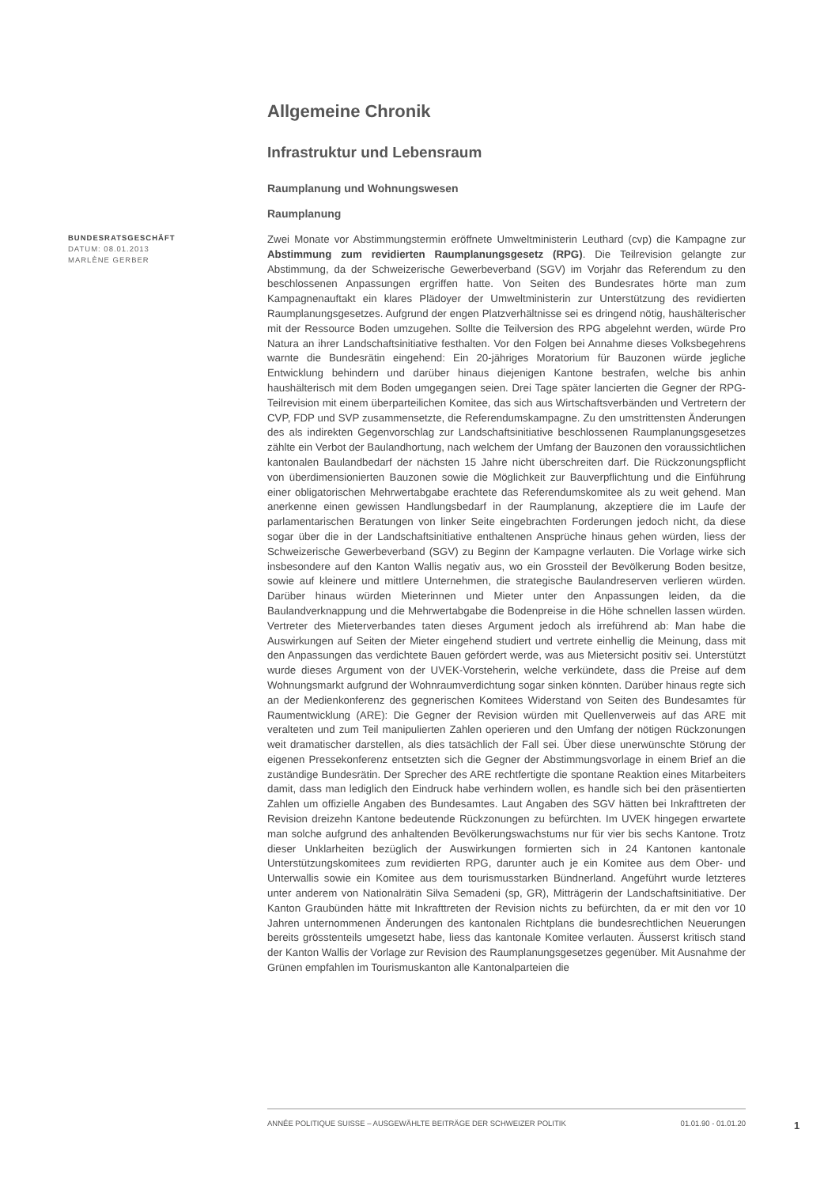Allgemeine Chronik
Infrastruktur und Lebensraum
Raumplanung und Wohnungswesen
Raumplanung
BUNDESRATSGESCHÄFT
DATUM: 08.01.2013
MARLÈNE GERBER
Zwei Monate vor Abstimmungstermin eröffnete Umweltministerin Leuthard (cvp) die Kampagne zur Abstimmung zum revidierten Raumplanungsgesetz (RPG). Die Teilrevision gelangte zur Abstimmung, da der Schweizerische Gewerbeverband (SGV) im Vorjahr das Referendum zu den beschlossenen Anpassungen ergriffen hatte. Von Seiten des Bundesrates hörte man zum Kampagnenauftakt ein klares Plädoyer der Umweltministerin zur Unterstützung des revidierten Raumplanungsgesetzes. Aufgrund der engen Platzverhältnisse sei es dringend nötig, haushälterischer mit der Ressource Boden umzugehen. Sollte die Teilversion des RPG abgelehnt werden, würde Pro Natura an ihrer Landschaftsinitiative festhalten. Vor den Folgen bei Annahme dieses Volksbegehrens warnte die Bundesrätin eingehend: Ein 20-jähriges Moratorium für Bauzonen würde jegliche Entwicklung behindern und darüber hinaus diejenigen Kantone bestrafen, welche bis anhin haushälterisch mit dem Boden umgegangen seien. Drei Tage später lancierten die Gegner der RPG-Teilrevision mit einem überparteilichen Komitee, das sich aus Wirtschaftsverbänden und Vertretern der CVP, FDP und SVP zusammensetzte, die Referendumskampagne. Zu den umstrittensten Änderungen des als indirekten Gegenvorschlag zur Landschaftsinitiative beschlossenen Raumplanungsgesetzes zählte ein Verbot der Baulandhortung, nach welchem der Umfang der Bauzonen den voraussichtlichen kantonalen Baulandbedarf der nächsten 15 Jahre nicht überschreiten darf. Die Rückzonungspflicht von überdimensionierten Bauzonen sowie die Möglichkeit zur Bauverpflichtung und die Einführung einer obligatorischen Mehrwertabgabe erachtete das Referendumskomitee als zu weit gehend. Man anerkenne einen gewissen Handlungsbedarf in der Raumplanung, akzeptiere die im Laufe der parlamentarischen Beratungen von linker Seite eingebrachten Forderungen jedoch nicht, da diese sogar über die in der Landschaftsinitiative enthaltenen Ansprüche hinaus gehen würden, liess der Schweizerische Gewerbeverband (SGV) zu Beginn der Kampagne verlauten. Die Vorlage wirke sich insbesondere auf den Kanton Wallis negativ aus, wo ein Grossteil der Bevölkerung Boden besitze, sowie auf kleinere und mittlere Unternehmen, die strategische Baulandreserven verlieren würden. Darüber hinaus würden Mieterinnen und Mieter unter den Anpassungen leiden, da die Baulandverknappung und die Mehrwertabgabe die Bodenpreise in die Höhe schnellen lassen würden. Vertreter des Mieterverbandes taten dieses Argument jedoch als irreführend ab: Man habe die Auswirkungen auf Seiten der Mieter eingehend studiert und vertrete einhellig die Meinung, dass mit den Anpassungen das verdichtete Bauen gefördert werde, was aus Mietersicht positiv sei. Unterstützt wurde dieses Argument von der UVEK-Vorsteherin, welche verkündete, dass die Preise auf dem Wohnungsmarkt aufgrund der Wohnraumverdichtung sogar sinken könnten. Darüber hinaus regte sich an der Medienkonferenz des gegnerischen Komitees Widerstand von Seiten des Bundesamtes für Raumentwicklung (ARE): Die Gegner der Revision würden mit Quellenverweis auf das ARE mit veralteten und zum Teil manipulierten Zahlen operieren und den Umfang der nötigen Rückzonungen weit dramatischer darstellen, als dies tatsächlich der Fall sei. Über diese unerwünschte Störung der eigenen Pressekonferenz entsetzten sich die Gegner der Abstimmungsvorlage in einem Brief an die zuständige Bundesrätin. Der Sprecher des ARE rechtfertigte die spontane Reaktion eines Mitarbeiters damit, dass man lediglich den Eindruck habe verhindern wollen, es handle sich bei den präsentierten Zahlen um offizielle Angaben des Bundesamtes. Laut Angaben des SGV hätten bei Inkrafttreten der Revision dreizehn Kantone bedeutende Rückzonungen zu befürchten. Im UVEK hingegen erwartete man solche aufgrund des anhaltenden Bevölkerungswachstums nur für vier bis sechs Kantone. Trotz dieser Unklarheiten bezüglich der Auswirkungen formierten sich in 24 Kantonen kantonale Unterstützungskomitees zum revidierten RPG, darunter auch je ein Komitee aus dem Ober- und Unterwallis sowie ein Komitee aus dem tourismusstarken Bündnerland. Angeführt wurde letzteres unter anderem von Nationalrätin Silva Semadeni (sp, GR), Mitträgerin der Landschaftsinitiative. Der Kanton Graubünden hätte mit Inkrafttreten der Revision nichts zu befürchten, da er mit den vor 10 Jahren unternommenen Änderungen des kantonalen Richtplans die bundesrechtlichen Neuerungen bereits grösstenteils umgesetzt habe, liess das kantonale Komitee verlauten. Äusserst kritisch stand der Kanton Wallis der Vorlage zur Revision des Raumplanungsgesetzes gegenüber. Mit Ausnahme der Grünen empfahlen im Tourismuskanton alle Kantonalparteien die
ANNÉE POLITIQUE SUISSE – AUSGEWÄHLTE BEITRÄGE DER SCHWEIZER POLITIK 01.01.90 - 01.01.20
1